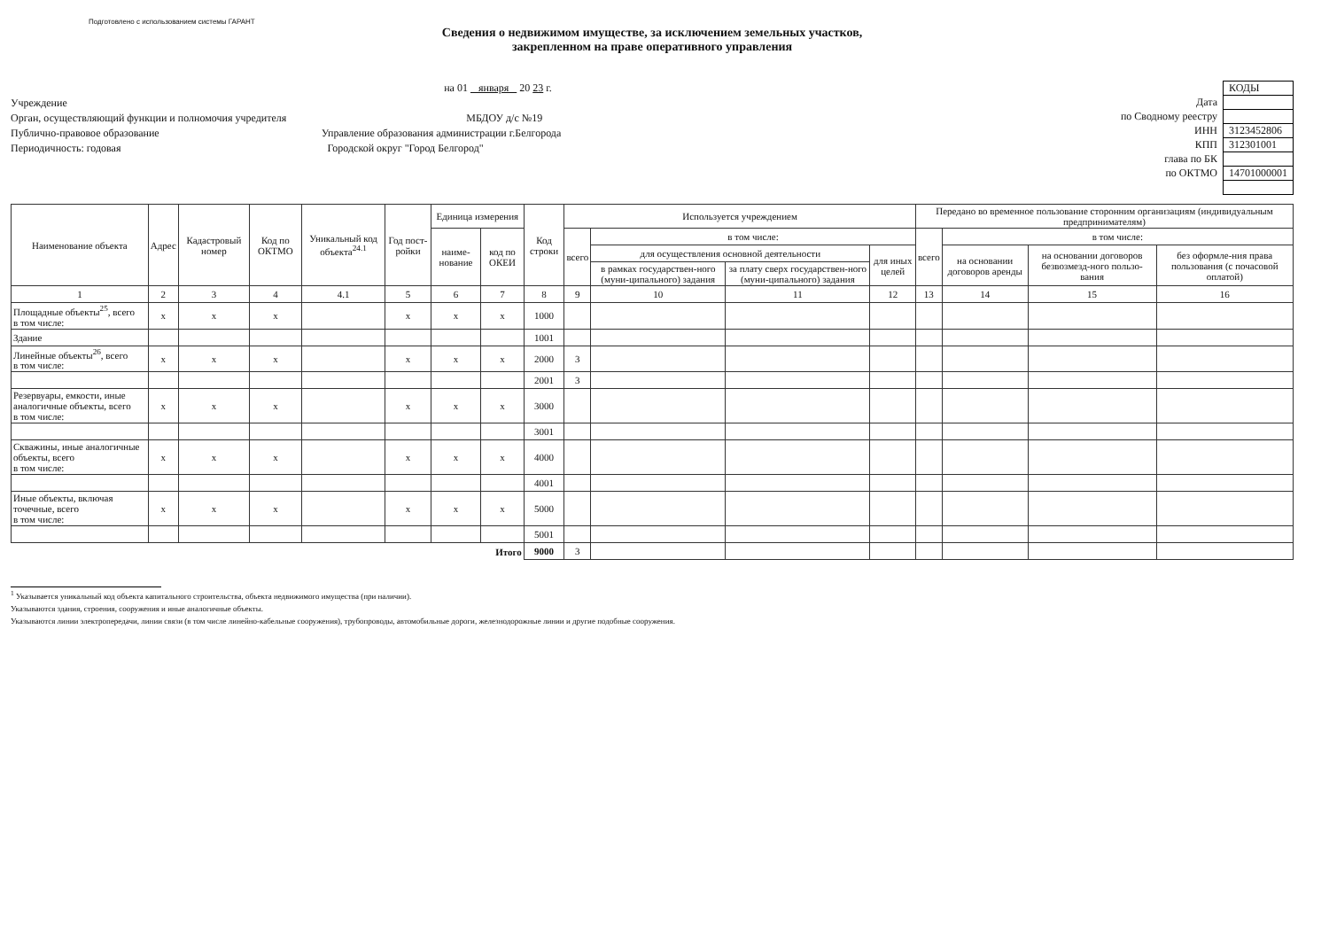Подготовлено с использованием системы ГАРАНТ
Сведения о недвижимом имуществе, за исключением земельных участков,
закрепленном на праве оперативного управления
на 01 января 20 23 г.
Учреждение
Орган, осуществляющий функции и полномочия учредителя МБДОУ д/с №19
Публично-правовое образование Управление образования администрации г.Белгорода
Периодичность: годовая Городской округ "Город Белгород"
| | КОДЫ |
| Дата | |
| по Сводному реестру | |
| ИНН | 3123452806 |
| КПП | 312301001 |
| глава по БК | |
| по ОКТМО | 14701000001 |
| Наименование объекта | Адрес | Кадастровый номер | Код по ОКТМО | Уникальный код объекта<sup>24.1</sup> | Год пост-ройки | Единица измерения | | Код строки | Используется учреждением | | | | Передано во временное пользование сторонним организациям (индивидуальным предпринимателям) | | | |
| --- | --- | --- | --- | --- | --- | --- | --- | --- | --- | --- | --- | --- | --- | --- | --- | --- |
| | | | | | | наиме-нование | код по ОКЕИ | | всего | в том числе: | | | всего | в том числе: | | |
| | | | | | | | | | | для осуществления основной деятельности | | для иных целей | | на основании договоров аренды | на основании договоров безвозмезд-ного пользо-вания | без оформле-ния права пользования (с почасовой оплатой) |
| | | | | | | | | | | в рамках государствен-ного (муни-ципального) задания | за плату сверх государствен-ного (муни-ципального) задания | | | | | |
| 1 | 2 | 3 | 4 | 4.1 | 5 | 6 | 7 | 8 | 9 | 10 | 11 | 12 | 13 | 14 | 15 | 16 |
| Площадные объекты<sup>25</sup>, всего в том числе: | x | x | x | | x | x | x | 1000 | | | | | | | | |
| Здание | | | | | | | | 1001 | | | | | | | | |
| Линейные объекты<sup>26</sup>, всего в том числе: | x | x | x | | x | x | x | 2000 | 3 | | | | | | | |
| | | | | | | | | 2001 | 3 | | | | | | | |
| Резервуары, емкости, иные аналогичные объекты, всего в том числе: | x | x | x | | x | x | x | 3000 | | | | | | | | |
| | | | | | | | | 3001 | | | | | | | | |
| Скважины, иные аналогичные объекты, всего в том числе: | x | x | x | | x | x | x | 4000 | | | | | | | | |
| | | | | | | | | 4001 | | | | | | | | |
| Иные объекты, включая точечные, всего в том числе: | x | x | x | | x | x | x | 5000 | | | | | | | | |
| | | | | | | | | 5001 | | | | | | | | |
| Итого | | | | | | | | 9000 | 3 | | | | | | | |
<sup>1</sup> Указывается уникальный код объекта капитального строительства, объекта недвижимого имущества (при наличии).
Указываются здания, строения, сооружения и иные аналогичные объекты.
Указываются линии электропередачи, линии связи (в том числе линейно-кабельные сооружения), трубопроводы, автомобильные дороги, железнодорожные линии и другие подобные сооружения.